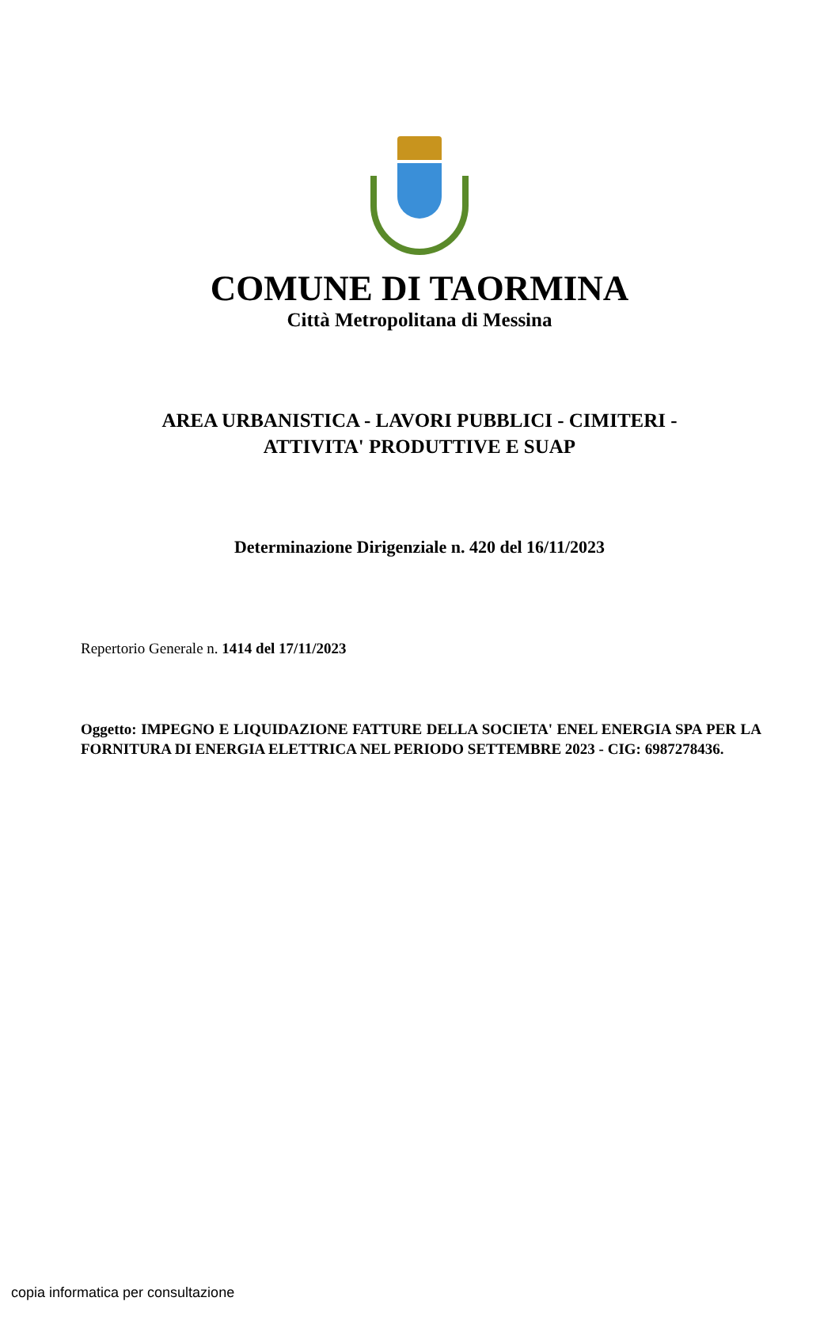COMUNE DI TAORMINA
Città Metropolitana di Messina
AREA URBANISTICA - LAVORI PUBBLICI - CIMITERI -
ATTIVITA' PRODUTTIVE E SUAP
Determinazione Dirigenziale n. 420 del 16/11/2023
Repertorio Generale n. 1414 del 17/11/2023
Oggetto: IMPEGNO E LIQUIDAZIONE FATTURE DELLA SOCIETA' ENEL ENERGIA SPA PER LA FORNITURA DI ENERGIA ELETTRICA NEL PERIODO SETTEMBRE 2023 - CIG: 6987278436.
copia informatica per consultazione